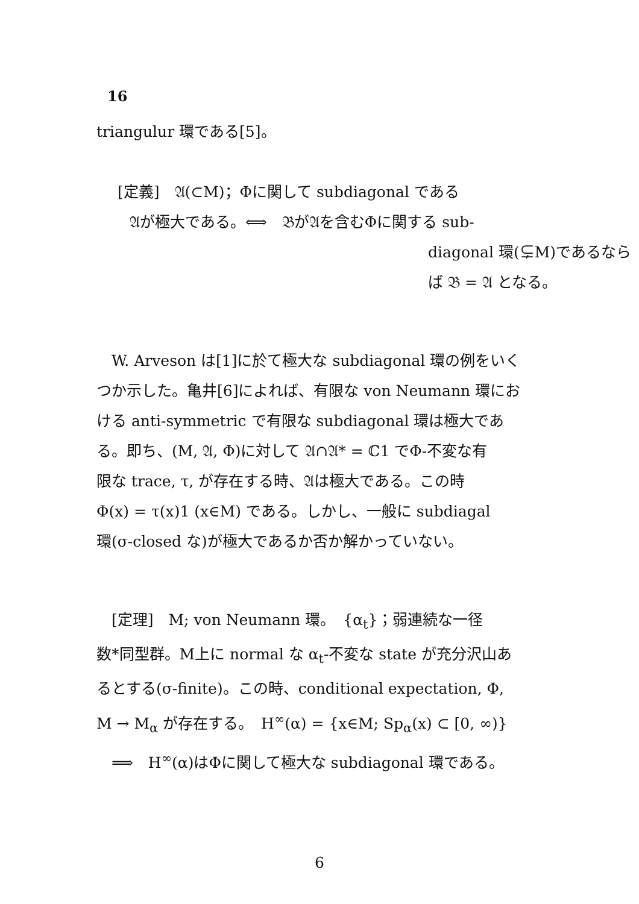16
triangulur 環である[5]。
[定義]　𝔄(⊂M)；Φに関して subdiagonal である
𝔄が極大である。⟺　𝔅が𝔄を含むΦに関する sub-
diagonal 環(⊊M)であるなら
ば 𝔅 = 𝔄 となる。
　W. Arveson は[1]に於て極大な subdiagonal 環の例をいく
つか示した。亀井[6]によれば、有限な von Neumann 環にお
ける anti-symmetric で有限な subdiagonal 環は極大であ
る。即ち、(M, 𝔄, Φ)に対して 𝔄∩𝔄* = ℂ1 でΦ-不変な有
限な trace, τ, が存在する時、𝔄は極大である。この時
Φ(x) = τ(x)1 (x∈M) である。しかし、一般に subdiagal
環(σ-closed な)が極大であるか否か解かっていない。
　[定理]　M; von Neumann 環。　{α<sub>t</sub>}；弱連続な一径
数*同型群。M上に normal な α<sub>t</sub>-不変な state が充分沢山あ
るとする(σ-finite)。この時、conditional expectation, Φ,
M → M<sub>α</sub> が存在する。　H<sup>∞</sup>(α) = {x∈M; Sp<sub>α</sub>(x) ⊂ [0, ∞)}
　⟹　H<sup>∞</sup>(α)はΦに関して極大な subdiagonal 環である。
6